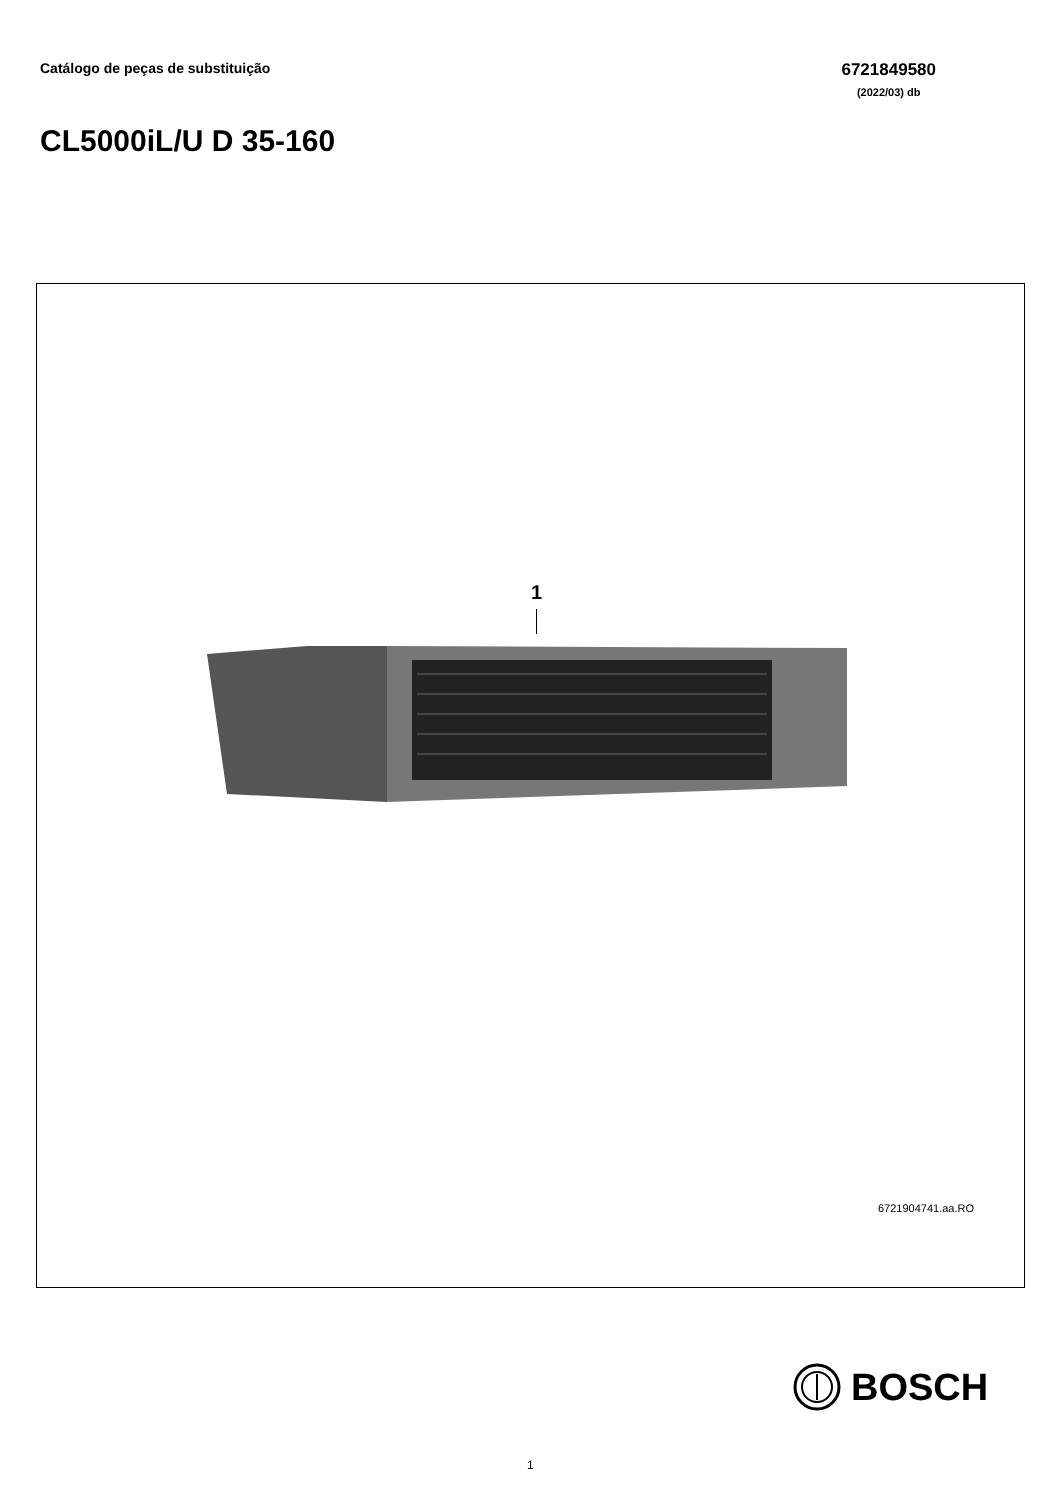Catálogo de peças de substituição
6721849580
(2022/03) db
CL5000iL/U D 35-160
1
6721904741.aa.RO
BOSCH
1